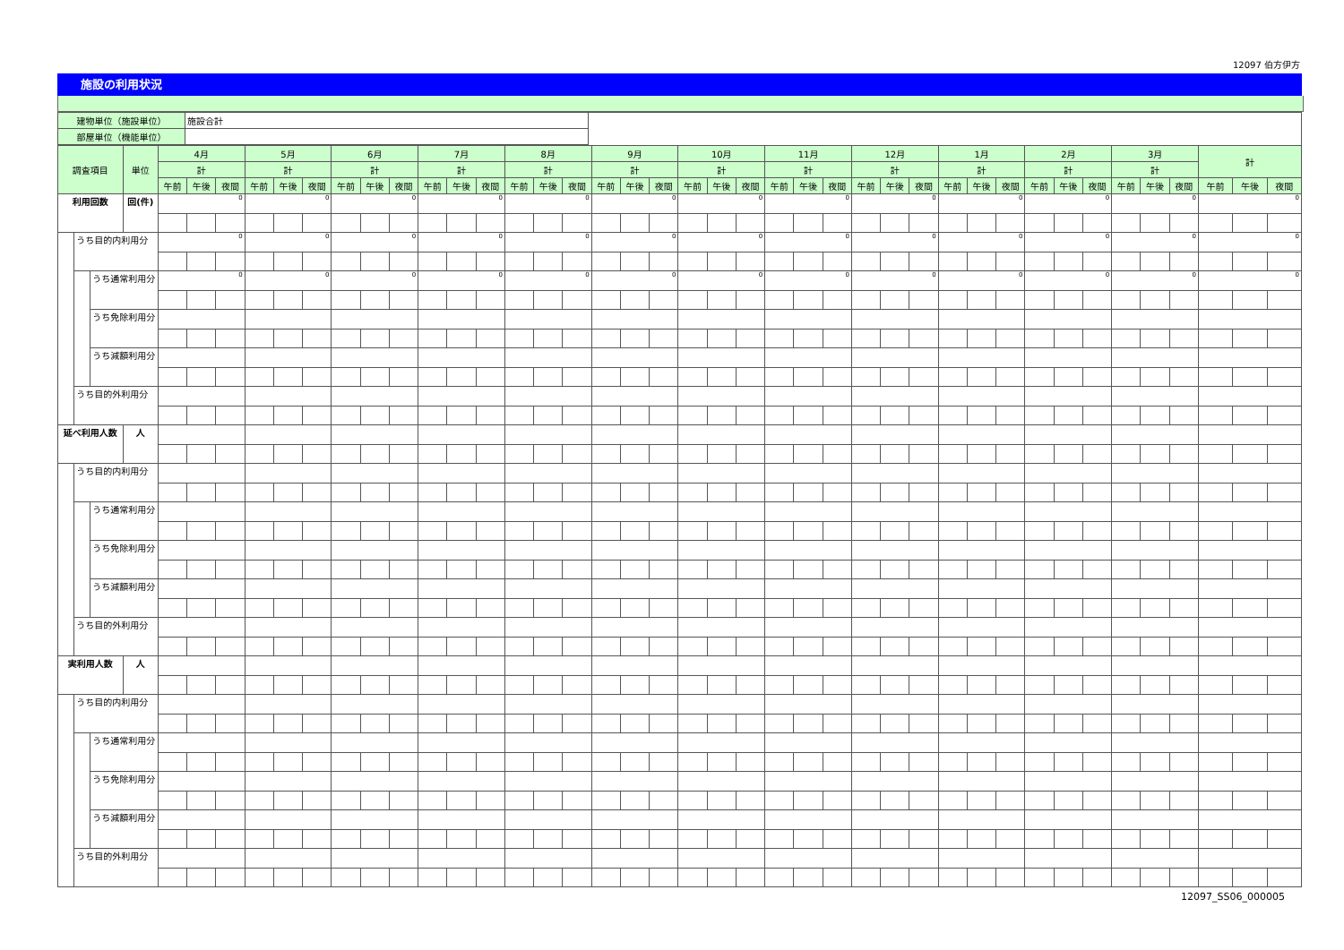12097 伯方伊方
施設の利用状況
| 建物単位（施設単位） | 施設合計 | |
| 部屋単位（機能単位） | | |
| 調査項目 | | | 単位 | 4月 | | | 5月 | | | 6月 | | | 7月 | | | 8月 | | | 9月 | | | 10月 | | | 11月 | | | 12月 | | | 1月 | | | 2月 | | | 3月 | | | 計 | | |
| | | | | 計 | | | 計 | | | 計 | | | 計 | | | 計 | | | 計 | | | 計 | | | 計 | | | 計 | | | 計 | | | 計 | | | 計 | | | | | |
| | | | | 午前 | 午後 | 夜間 | 午前 | 午後 | 夜間 | 午前 | 午後 | 夜間 | 午前 | 午後 | 夜間 | 午前 | 午後 | 夜間 | 午前 | 午後 | 夜間 | 午前 | 午後 | 夜間 | 午前 | 午後 | 夜間 | 午前 | 午後 | 夜間 | 午前 | 午後 | 夜間 | 午前 | 午後 | 夜間 | 午前 | 午後 | 夜間 | 午前 | 午後 | 夜間 |
| 利用回数 | | | 回(件) | 0 | | | 0 | | | 0 | | | 0 | | | 0 | | | 0 | | | 0 | | | 0 | | | 0 | | | 0 | | | 0 | | | 0 | | | 0 | | |
| | うち目的内利用分 | | | 0 | | | 0 | | | 0 | | | 0 | | | 0 | | | 0 | | | 0 | | | 0 | | | 0 | | | 0 | | | 0 | | | 0 | | | 0 | | |
| | | うち通常利用分 | | 0 | | | 0 | | | 0 | | | 0 | | | 0 | | | 0 | | | 0 | | | 0 | | | 0 | | | 0 | | | 0 | | | 0 | | | 0 | | |
| | | うち免除利用分 | | | | | | | | | | | | | | | | | | | | | | | | | | | | | | | | | | | | | | | | |
| | | うち減額利用分 | | | | | | | | | | | | | | | | | | | | | | | | | | | | | | | | | | | | | | | | |
| | うち目的外利用分 | | | | | | | | | | | | | | | | | | | | | | | | | | | | | | | | | | | | | | | | | |
| 延べ利用人数 | | | 人 | | | | | | | | | | | | | | | | | | | | | | | | | | | | | | | | | | | | | | | |
| | うち目的内利用分 | | | | | | | | | | | | | | | | | | | | | | | | | | | | | | | | | | | | | | | | | |
| | | うち通常利用分 | | | | | | | | | | | | | | | | | | | | | | | | | | | | | | | | | | | | | | | | |
| | | うち免除利用分 | | | | | | | | | | | | | | | | | | | | | | | | | | | | | | | | | | | | | | | | |
| | | うち減額利用分 | | | | | | | | | | | | | | | | | | | | | | | | | | | | | | | | | | | | | | | | |
| | うち目的外利用分 | | | | | | | | | | | | | | | | | | | | | | | | | | | | | | | | | | | | | | | | | |
| 実利用人数 | | | 人 | | | | | | | | | | | | | | | | | | | | | | | | | | | | | | | | | | | | | | | |
| | うち目的内利用分 | | | | | | | | | | | | | | | | | | | | | | | | | | | | | | | | | | | | | | | | | |
| | | うち通常利用分 | | | | | | | | | | | | | | | | | | | | | | | | | | | | | | | | | | | | | | | | |
| | | うち免除利用分 | | | | | | | | | | | | | | | | | | | | | | | | | | | | | | | | | | | | | | | | |
| | | うち減額利用分 | | | | | | | | | | | | | | | | | | | | | | | | | | | | | | | | | | | | | | | | |
| | うち目的外利用分 | | | | | | | | | | | | | | | | | | | | | | | | | | | | | | | | | | | | | | | | | |
12097_SS06_000005